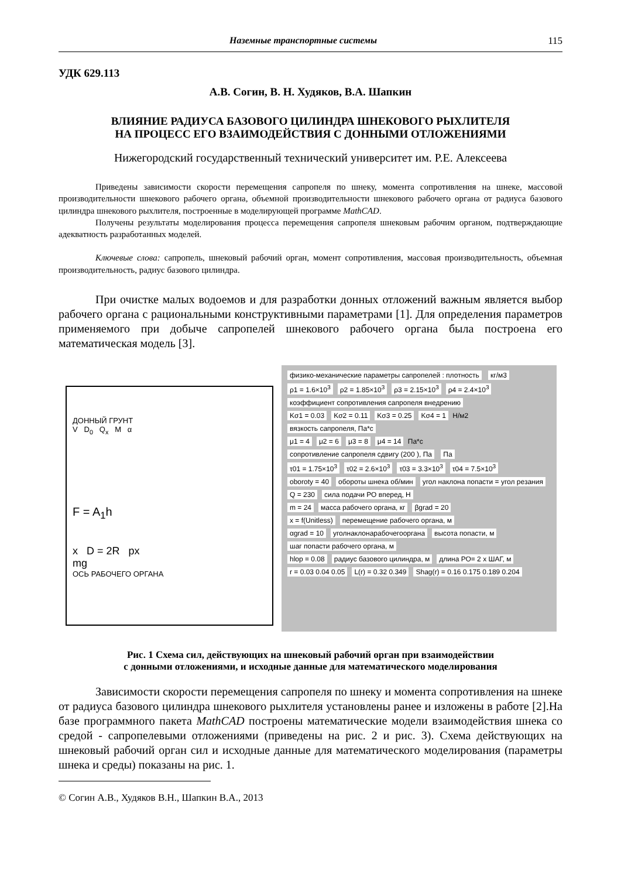Наземные транспортные системы 115
УДК 629.113
А.В. Согин, В. Н. Худяков, В.А. Шапкин
ВЛИЯНИЕ РАДИУСА БАЗОВОГО ЦИЛИНДРА ШНЕКОВОГО РЫХЛИТЕЛЯ
НА ПРОЦЕСС ЕГО ВЗАИМОДЕЙСТВИЯ С ДОННЫМИ ОТЛОЖЕНИЯМИ
Нижегородский государственный технический университет им. Р.Е. Алексеева
Приведены зависимости скорости перемещения сапропеля по шнеку, момента сопротивления на шнеке, массовой производительности шнекового рабочего органа, объемной производительности шнекового рабочего органа от радиуса базового цилиндра шнекового рыхлителя, построенные в моделирующей программе MathCAD.
Получены результаты моделирования процесса перемещения сапропеля шнековым рабочим органом, подтверждающие адекватность разработанных моделей.
Ключевые слова: сапропель, шнековый рабочий орган, момент сопротивления, массовая производительность, объемная производительность, радиус базового цилиндра.
При очистке малых водоемов и для разработки донных отложений важным является выбор рабочего органа с рациональными конструктивными параметрами [1]. Для определения параметров применяемого при добыче сапропелей шнекового рабочего органа была построена его математическая модель [3].
ДОННЫЙ ГРУНТ
V D<sub>0</sub> Q<sub>x</sub> M α
F = A<sub>1</sub>h
x D = 2R px
mg
ОСЬ РАБОЧЕГО ОРГАНА
физико-механические параметры сапропелей : плотность кг/м3
ρ1 = 1.6×10<sup>3</sup> ρ2 = 1.85×10<sup>3</sup> ρ3 = 2.15×10<sup>3</sup> ρ4 = 2.4×10<sup>3</sup>
коэффициент сопротивления сапропеля внедрению
Kσ1 = 0.03 Kσ2 = 0.11 Kσ3 = 0.25 Kσ4 = 1 Н/м2
вязкость сапропеля, Па*с
μ1 = 4 μ2 = 6 μ3 = 8 μ4 = 14 Па*с
сопротивление сапропеля сдвигу (200 ), Па Па
τ01 = 1.75×10<sup>3</sup> τ02 = 2.6×10<sup>3</sup> τ03 = 3.3×10<sup>3</sup> τ04 = 7.5×10<sup>3</sup>
oboroty = 40 обороты шнека об/мин угол наклона попасти = угол резания
Q = 230 сила подачи РО вперед, Н
m = 24 масса рабочего органа, кг βgrad = 20
x = f(Unitless) перемещение рабочего органа, м
αgrad = 10 уголнаклонарабочегооргана высота попасти, м шаг попасти рабочего органа, м
hlop = 0.08 радиус базового цилиндра, м длина РО= 2 x ШАГ, м
r = 0.03 0.04 0.05 L(r) = 0.32 0.349 Shag(r) = 0.16 0.175 0.189 0.204
Рис. 1 Схема сил, действующих на шнековый рабочий орган при взаимодействии
с донными отложениями, и исходные данные для математического моделирования
Зависимости скорости перемещения сапропеля по шнеку и момента сопротивления на шнеке от радиуса базового цилиндра шнекового рыхлителя установлены ранее и изложены в работе [2].На базе программного пакета MathCAD построены математические модели взаимодействия шнека со средой - сапропелевыми отложениями (приведены на рис. 2 и рис. 3). Схема действующих на шнековый рабочий орган сил и исходные данные для математического моделирования (параметры шнека и среды) показаны на рис. 1.
© Согин А.В., Худяков В.Н., Шапкин В.А., 2013